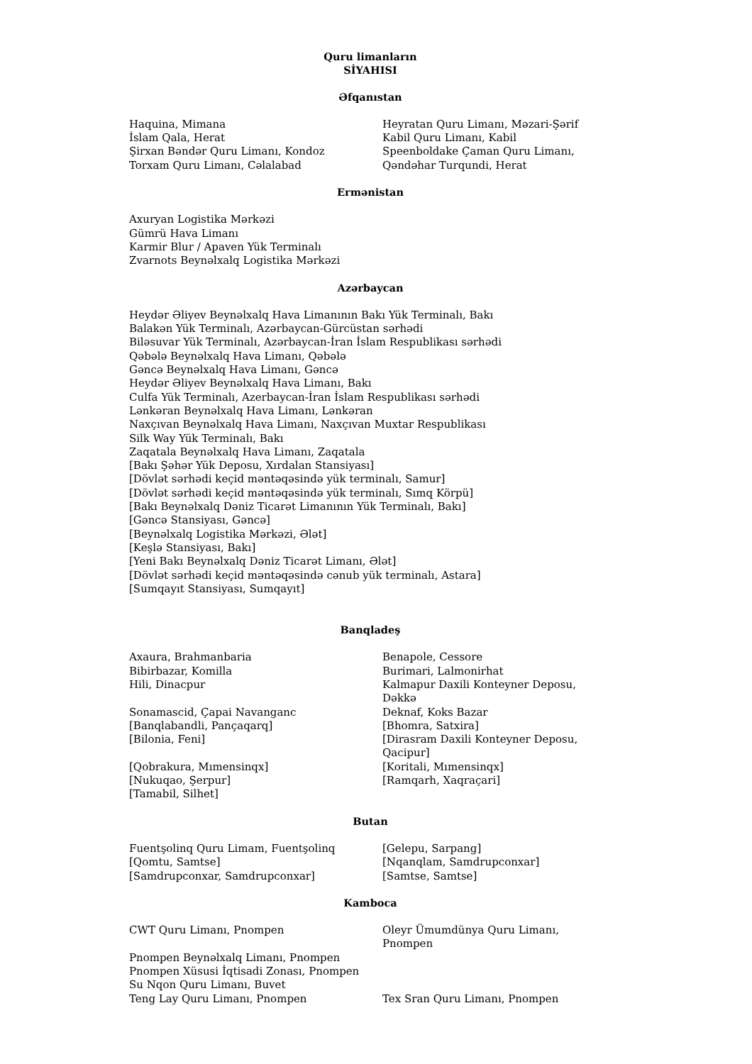Quru limanların
SİYAHISI
Əfqanıstan
Haquina, Mimana
İslam Qala, Herat
Şirxan Bəndər Quru Limanı, Kondoz
Torxam Quru Limanı, Cəlalabad
Heyratan Quru Limanı, Məzari-Şərif
Kabil Quru Limanı, Kabil
Speenboldake Çaman Quru Limanı, Qəndəhar Turqundi, Herat
Ermənistan
Axuryan Logistika Mərkəzi
Gümrü Hava Limanı
Karmir Blur / Apaven Yük Terminalı
Zvarnots Beynəlxalq Logistika Mərkəzi
Azərbaycan
Heydər Əliyev Beynəlxalq Hava Limanının Bakı Yük Terminalı, Bakı
Balakən Yük Terminalı, Azərbaycan-Gürcüstan sərhədi
Biləsuvar Yük Terminalı, Azərbaycan-İran İslam Respublikası sərhədi
Qəbələ Beynəlxalq Hava Limanı, Qəbələ
Gəncə Beynəlxalq Hava Limanı, Gəncə
Heydər Əliyev Beynəlxalq Hava Limanı, Bakı
Culfa Yük Terminalı, Azerbaycan-İran İslam Respublikası sərhədi
Lənkəran Beynəlxalq Hava Limanı, Lənkəran
Naxçıvan Beynəlxalq Hava Limanı, Naxçıvan Muxtar Respublikası
Silk Way Yük Terminalı, Bakı
Zaqatala Beynəlxalq Hava Limanı, Zaqatala
[Bakı Şəhər Yük Deposu, Xırdalan Stansiyası]
[Dövlət sərhədi keçid məntəqəsində yük terminalı, Samur]
[Dövlət sərhədi keçid məntəqəsində yük terminalı, Sımq Körpü]
[Bakı Beynəlxalq Dəniz Ticarət Limanının Yük Terminalı, Bakı]
[Gəncə Stansiyası, Gəncə]
[Beynəlxalq Logistika Mərkəzi, Ələt]
[Keşlə Stansiyası, Bakı]
[Yeni Bakı Beynəlxalq Dəniz Ticarət Limanı, Ələt]
[Dövlət sərhədi keçid məntəqəsində cənub yük terminalı, Astara]
[Sumqayıt Stansiyası, Sumqayıt]
Banqladeş
Axaura, Brahmanbaria
Bibirbazar, Komilla
Hili, Dinacpur
Sonamascid, Çapai Navanganc
[Banqlabandli, Pançaqarq]
[Bilonia, Feni]
[Qobrakura, Mımensinqx]
[Nukuqao, Şerpur]
[Tamabil, Silhet]
Benapole, Cessore
Burimari, Lalmonirhat
Kalmapur Daxili Konteyner Deposu, Dəkkə
Deknaf, Koks Bazar
[Bhomra, Satxira]
[Dirasram Daxili Konteyner Deposu, Qacipur]
[Koritali, Mımensinqx]
[Ramqarh, Xaqraçari]
Butan
Fuentşolinq Quru Limam, Fuentşolinq
[Qomtu, Samtse]
[Samdrupconxar, Samdrupconxar]
[Gelepu, Sarpang]
[Nqanqlam, Samdrupconxar]
[Samtse, Samtse]
Kamboca
CWT Quru Limanı, Pnompen
Pnompen Beynəlxalq Limanı, Pnompen
Pnompen Xüsusi İqtisadi Zonası, Pnompen
Su Nqon Quru Limanı, Buvet
Teng Lay Quru Limanı, Pnompen
Oleyr Ümumdünya Quru Limanı, Pnompen
Tex Sran Quru Limanı, Pnompen